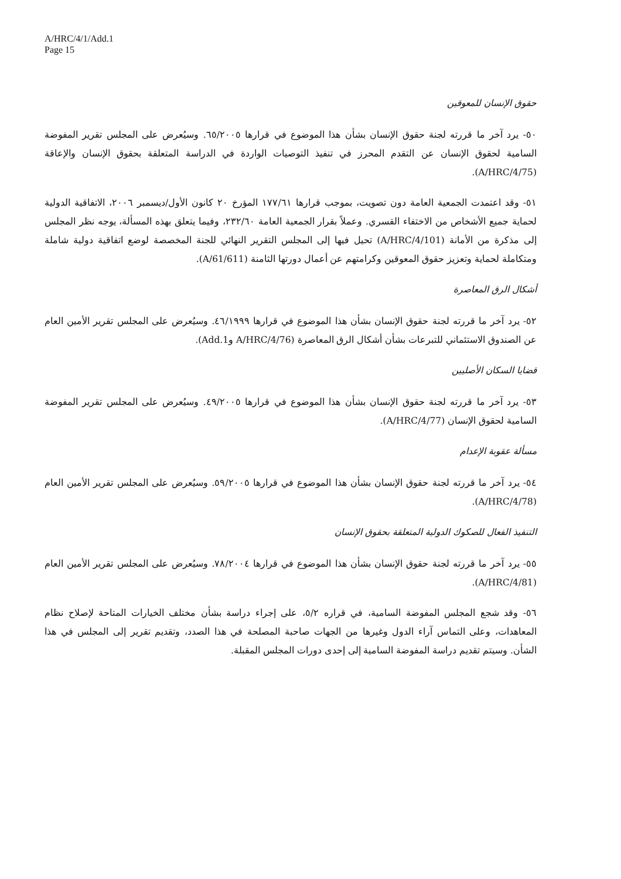A/HRC/4/1/Add.1
Page 15
حقوق الإنسان للمعوقين
٥٠- يرد آخر ما قررته لجنة حقوق الإنسان بشأن هذا الموضوع في قرارها ٦٥/٢٠٠٥. وسيُعرض على المجلس تقرير المفوضة السامية لحقوق الإنسان عن التقدم المحرز في تنفيذ التوصيات الواردة في الدراسة المتعلقة بحقوق الإنسان والإعاقة (A/HRC/4/75).
٥١- وقد اعتمدت الجمعية العامة دون تصويت، بموجب قرارها ١٧٧/٦١ المؤرخ ٢٠ كانون الأول/ديسمبر ٢٠٠٦، الاتفاقية الدولية لحماية جميع الأشخاص من الاختفاء القسري. وعملاً بقرار الجمعية العامة ٢٣٢/٦٠، وفيما يتعلق بهذه المسألة، يوجه نظر المجلس إلى مذكرة من الأمانة (A/HRC/4/101) تحيل فيها إلى المجلس التقرير النهائي للجنة المخصصة لوضع اتفاقية دولية شاملة ومتكاملة لحماية وتعزيز حقوق المعوقين وكرامتهم عن أعمال دورتها الثامنة (A/61/611).
أشكال الرق المعاصرة
٥٢- يرد آخر ما قررته لجنة حقوق الإنسان بشأن هذا الموضوع في قرارها ٤٦/١٩٩٩. وسيُعرض على المجلس تقرير الأمين العام عن الصندوق الاستئماني للتبرعات بشأن أشكال الرق المعاصرة (A/HRC/4/76 وAdd.1).
قضايا السكان الأصليين
٥٣- يرد آخر ما قررته لجنة حقوق الإنسان بشأن هذا الموضوع في قرارها ٤٩/٢٠٠٥. وسيُعرض على المجلس تقرير المفوضة السامية لحقوق الإنسان (A/HRC/4/77).
مسألة عقوبة الإعدام
٥٤- يرد آخر ما قررته لجنة حقوق الإنسان بشأن هذا الموضوع في قرارها ٥٩/٢٠٠٥. وسيُعرض على المجلس تقرير الأمين العام (A/HRC/4/78).
التنفيذ الفعال للصكوك الدولية المتعلقة بحقوق الإنسان
٥٥- يرد آخر ما قررته لجنة حقوق الإنسان بشأن هذا الموضوع في قرارها ٧٨/٢٠٠٤. وسيُعرض على المجلس تقرير الأمين العام (A/HRC/4/81).
٥٦- وقد شجع المجلس المفوضة السامية، في قراره ٥/٢، على إجراء دراسة بشأن مختلف الخيارات المتاحة لإصلاح نظام المعاهدات، وعلى التماس آراء الدول وغيرها من الجهات صاحبة المصلحة في هذا الصدد، وتقديم تقرير إلى المجلس في هذا الشأن. وسيتم تقديم دراسة المفوضة السامية إلى إحدى دورات المجلس المقبلة.